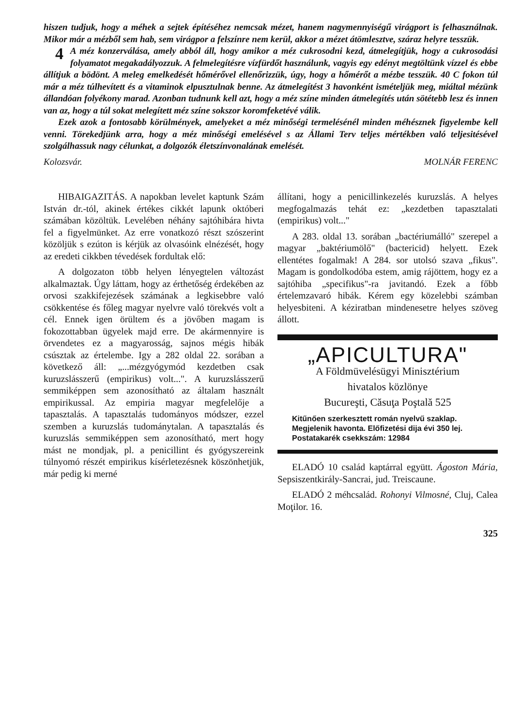hiszen tudjuk, hogy a méhek a sejtek építéséhez nemcsak mézet, hanem nagymennyiségű virágport is felhasználnak. Mikor már a mézből sem hab, sem virágpor a felszínre nem kerül, akkor a mézet átömlesztve, száraz helyre tesszük.
4 A méz konzerválása, amely abból áll, hogy amikor a méz cukrosodni kezd, átmelegítjük, hogy a cukrosodási folyamatot megakadályozzuk. A felmelegítésre vízfürdőt használunk, vagyis egy edényt megtöltünk vízzel és ebbe állítjuk a bödönt. A meleg emelkedését hőmérővel ellenőrizzük, úgy, hogy a hőmérőt a mézbe tesszük. 40 C fokon túl már a méz túlhevített és a vitaminok elpusztulnak benne. Az átmelegítést 3 havonként ismételjük meg, miáltal mézünk állandóan folyékony marad. Azonban tudnunk kell azt, hogy a méz színe minden átmelegítés után sötétebb lesz és innen van az, hogy a túl sokat melegített méz színe sokszor koromfeketévé válik.
Ezek azok a fontosabb körülmények, amelyeket a méz minőségi termelésénél minden méhésznek figyelembe kell venni. Törekedjünk arra, hogy a méz minőségi emelésével s az Állami Terv teljes mértékben való teljesitésével szolgálhassuk nagy célunkat, a dolgozók életszínvonalának emelését.
Kolozsvár. MOLNÁR FERENC
HIBAIGAZITÁS. A napokban levelet kaptunk Szám István dr.-tól, akinek értékes cikkét lapunk októberi számában közöltük. Levelében néhány sajtóhibára hivta fel a figyelmünket. Az erre vonatkozó részt szószerint közöljük s ezúton is kérjük az olvasóink elnézését, hogy az eredeti cikkben tévedések fordultak elő:
A dolgozaton több helyen lényegtelen változást alkalmaztak. Úgy láttam, hogy az érthetőség érdekében az orvosi szakkifejezések számának a legkisebbre való csökkentése és főleg magyar nyelvre való törekvés volt a cél. Ennek igen örültem és a jövőben magam is fokozottabban ügyelek majd erre. De akármennyire is örvendetes ez a magyarosság, sajnos mégis hibák csúsztak az értelembe. Igy a 282 oldal 22. sorában a következő áll: „...mézgyógymód kezdetben csak kuruzslásszerű (empirikus) volt...". A kuruzslásszerű semmiképpen sem azonosítható az általam használt empirikussal. Az empiria magyar megfelelője a tapasztalás. A tapasztalás tudományos módszer, ezzel szemben a kuruzslás tudománytalan. A tapasztalás és kuruzslás semmiképpen sem azonosítható, mert hogy mást ne mondjak, pl. a penicillint és gyógyszereink túlnyomó részét empirikus kísérletezésnek köszönhetjük, már pedig ki merné
állítani, hogy a penicillinkezelés kuruzslás. A helyes megfogalmazás tehát ez: „kezdetben tapasztalati (empirikus) volt..."
A 283. oldal 13. sorában „bactériumálló" szerepel a magyar „baktériumölő" (bactericid) helyett. Ezek ellentétes fogalmak! A 284. sor utolsó szava „fikus". Magam is gondolkodóba estem, amig rájöttem, hogy ez a sajtóhiba „specifikus"-ra javitandó. Ezek a főbb értelemzavaró hibák. Kérem egy közelebbi számban helyesbiteni. A kéziratban mindenesetre helyes szöveg állott.
„APICULTURA"
A Földmüvelésügyi Minisztérium
hivatalos közlönye
Bucureşti, Căsuţa Poştală 525
Kitűnően szerkesztett román nyelvű szaklap. Megjelenik havonta. Előfizetési dija évi 350 lej. Postatakarék csekkszám: 12984
ELADÓ 10 család kaptárral együtt. Ágoston Mária, Sepsiszentkirály-Sancrai, jud. Treiscaune.
ELADÓ 2 méhcsalád. Rohonyi Vilmosné, Cluj, Calea Moţilor. 16.
325